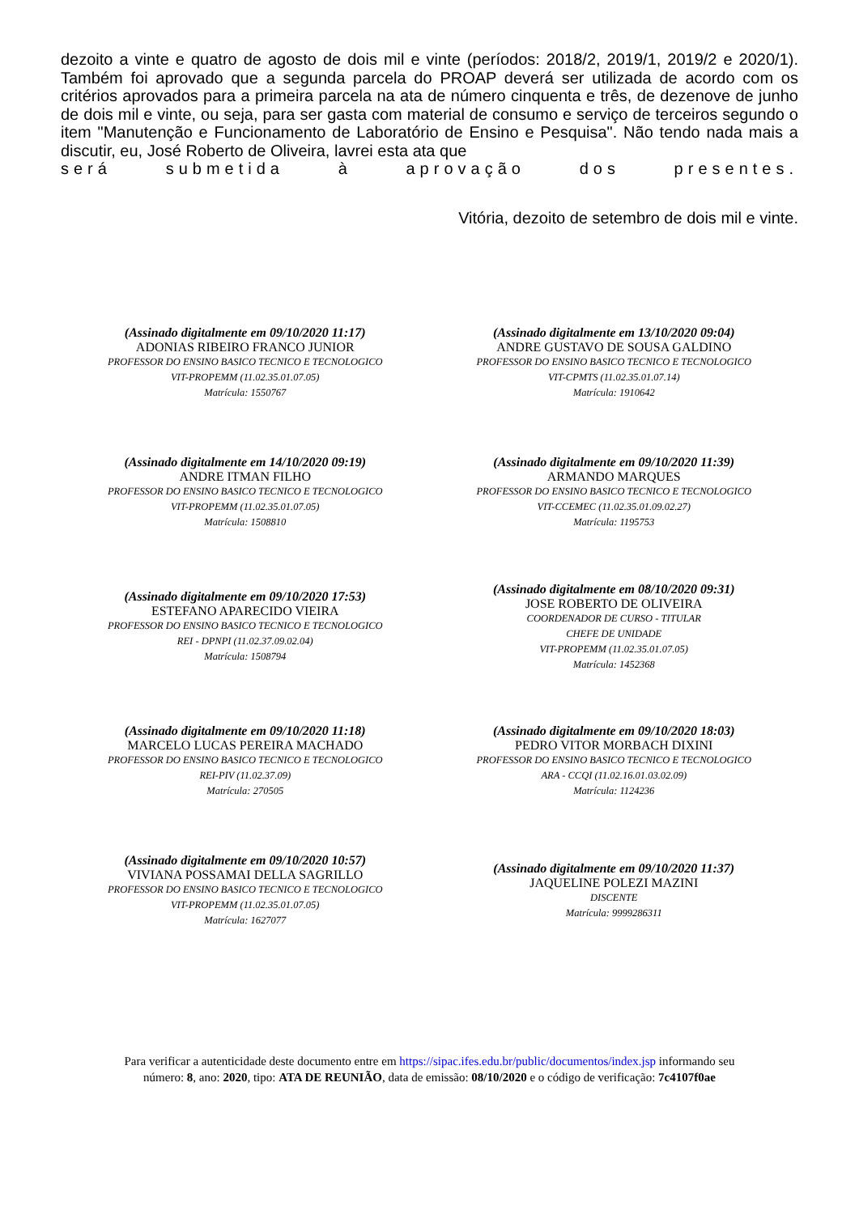dezoito a vinte e quatro de agosto de dois mil e vinte (períodos: 2018/2, 2019/1, 2019/2 e 2020/1). Também foi aprovado que a segunda parcela do PROAP deverá ser utilizada de acordo com os critérios aprovados para a primeira parcela na ata de número cinquenta e três, de dezenove de junho de dois mil e vinte, ou seja, para ser gasta com material de consumo e serviço de terceiros segundo o item "Manutenção e Funcionamento de Laboratório de Ensino e Pesquisa". Não tendo nada mais a discutir, eu, José Roberto de Oliveira, lavrei esta ata que
será submetida à aprovação dos presentes.
Vitória, dezoito de setembro de dois mil e vinte.
(Assinado digitalmente em 09/10/2020 11:17)
ADONIAS RIBEIRO FRANCO JUNIOR
PROFESSOR DO ENSINO BASICO TECNICO E TECNOLOGICO
VIT-PROPEMM (11.02.35.01.07.05)
Matrícula: 1550767
(Assinado digitalmente em 13/10/2020 09:04)
ANDRE GUSTAVO DE SOUSA GALDINO
PROFESSOR DO ENSINO BASICO TECNICO E TECNOLOGICO
VIT-CPMTS (11.02.35.01.07.14)
Matrícula: 1910642
(Assinado digitalmente em 14/10/2020 09:19)
ANDRE ITMAN FILHO
PROFESSOR DO ENSINO BASICO TECNICO E TECNOLOGICO
VIT-PROPEMM (11.02.35.01.07.05)
Matrícula: 1508810
(Assinado digitalmente em 09/10/2020 11:39)
ARMANDO MARQUES
PROFESSOR DO ENSINO BASICO TECNICO E TECNOLOGICO
VIT-CCEMEC (11.02.35.01.09.02.27)
Matrícula: 1195753
(Assinado digitalmente em 09/10/2020 17:53)
ESTEFANO APARECIDO VIEIRA
PROFESSOR DO ENSINO BASICO TECNICO E TECNOLOGICO
REI - DPNPI (11.02.37.09.02.04)
Matrícula: 1508794
(Assinado digitalmente em 08/10/2020 09:31)
JOSE ROBERTO DE OLIVEIRA
COORDENADOR DE CURSO - TITULAR
CHEFE DE UNIDADE
VIT-PROPEMM (11.02.35.01.07.05)
Matrícula: 1452368
(Assinado digitalmente em 09/10/2020 11:18)
MARCELO LUCAS PEREIRA MACHADO
PROFESSOR DO ENSINO BASICO TECNICO E TECNOLOGICO
REI-PIV (11.02.37.09)
Matrícula: 270505
(Assinado digitalmente em 09/10/2020 18:03)
PEDRO VITOR MORBACH DIXINI
PROFESSOR DO ENSINO BASICO TECNICO E TECNOLOGICO
ARA - CCQI (11.02.16.01.03.02.09)
Matrícula: 1124236
(Assinado digitalmente em 09/10/2020 10:57)
VIVIANA POSSAMAI DELLA SAGRILLO
PROFESSOR DO ENSINO BASICO TECNICO E TECNOLOGICO
VIT-PROPEMM (11.02.35.01.07.05)
Matrícula: 1627077
(Assinado digitalmente em 09/10/2020 11:37)
JAQUELINE POLEZI MAZINI
DISCENTE
Matrícula: 9999286311
Para verificar a autenticidade deste documento entre em https://sipac.ifes.edu.br/public/documentos/index.jsp informando seu
número: 8, ano: 2020, tipo: ATA DE REUNIÃO, data de emissão: 08/10/2020 e o código de verificação: 7c4107f0ae